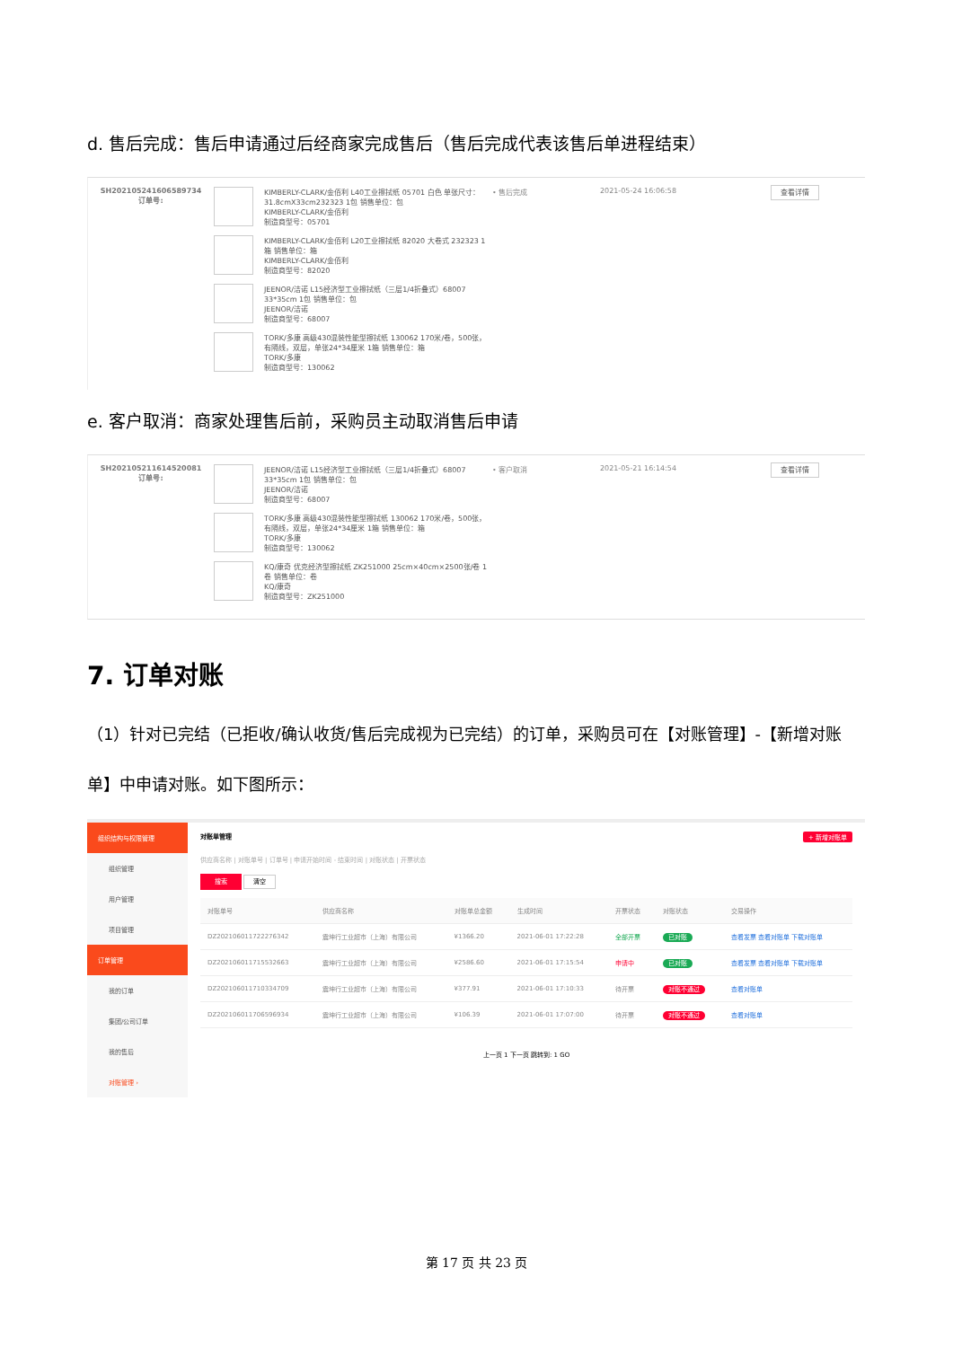d. 售后完成：售后申请通过后经商家完成售后（售后完成代表该售后单进程结束）
SH202105241606589734
订单号:
KIMBERLY-CLARK/金佰利 L40工业擦拭纸 05701 白色 单张尺寸：31.8cmX33cm232323 1包 销售单位：包
KIMBERLY-CLARK/金佰利
制造商型号：05701
KIMBERLY-CLARK/金佰利 L20工业擦拭纸 82020 大卷式 232323 1箱 销售单位：箱
KIMBERLY-CLARK/金佰利
制造商型号：82020
JEENOR/洁诺 L15经济型工业擦拭纸（三层1/4折叠式）68007 33*35cm 1包 销售单位：包
JEENOR/洁诺
制造商型号：68007
TORK/多康 高级430混装性能型擦拭纸 130062 170米/卷，500张，有隔线，双层，单张24*34厘米 1箱 销售单位：箱
TORK/多康
制造商型号：130062
• 售后完成 2021-05-24 16:06:58
查看详情
e. 客户取消：商家处理售后前，采购员主动取消售后申请
SH202105211614520081
订单号:
JEENOR/洁诺 L15经济型工业擦拭纸（三层1/4折叠式）68007 33*35cm 1包 销售单位：包
JEENOR/洁诺
制造商型号：68007
TORK/多康 高级430混装性能型擦拭纸 130062 170米/卷，500张，有隔线，双层，单张24*34厘米 1箱 销售单位：箱
TORK/多康
制造商型号：130062
KQ/康奇 优克经济型擦拭纸 ZK251000 25cm×40cm×2500张/卷 1卷 销售单位：卷
KQ/康奇
制造商型号：ZK251000
• 客户取消 2021-05-21 16:14:54
查看详情
7. 订单对账
（1）针对已完结（已拒收/确认收货/售后完成视为已完结）的订单，采购员可在【对账管理】-【新增对账单】中申请对账。如下图所示：
组织结构与权限管理
组织管理
用户管理
项目管理
订单管理
我的订单
集团/公司订单
我的售后
对账管理 ›
对账单管理 + 新增对账单
供应商名称 | 对账单号 | 订单号 | 申请开始时间 - 结束时间 | 对账状态 | 开票状态
搜索 清空
| 对账单号 | 供应商名称 | 对账单总金额 | 生成时间 | 开票状态 | 对账状态 | 交易操作 |
| --- | --- | --- | --- | --- | --- | --- |
| DZ202106011722276342 | 震坤行工业超市（上海）有限公司 | ¥1366.20 | 2021-06-01 17:22:28 | 全部开票 | 已对账 | 查看发票 查看对账单 下载对账单 |
| DZ202106011715532663 | 震坤行工业超市（上海）有限公司 | ¥2586.60 | 2021-06-01 17:15:54 | 申请中 | 已对账 | 查看发票 查看对账单 下载对账单 |
| DZ202106011710334709 | 震坤行工业超市（上海）有限公司 | ¥377.91 | 2021-06-01 17:10:33 | 待开票 | 对账不通过 | 查看对账单 |
| DZ202106011706596934 | 震坤行工业超市（上海）有限公司 | ¥106.39 | 2021-06-01 17:07:00 | 待开票 | 对账不通过 | 查看对账单 |
上一页 1 下一页 跳转到: 1 GO
第 17 页 共 23 页